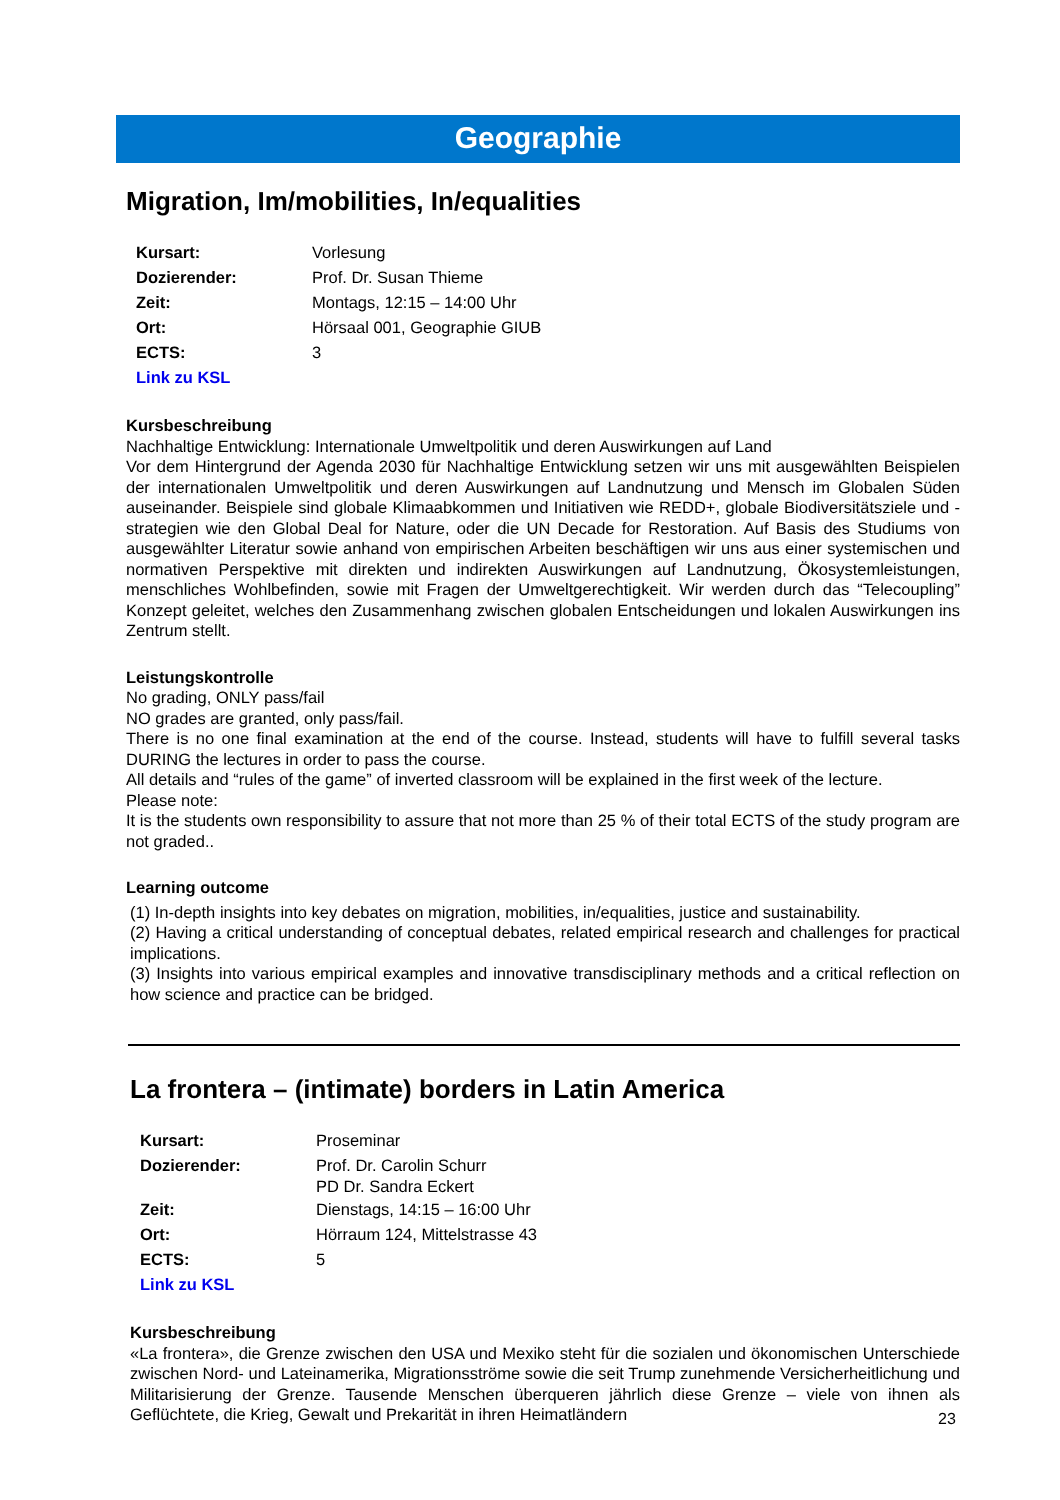Geographie
Migration, Im/mobilities, In/equalities
Kursart: Vorlesung
Dozierender: Prof. Dr. Susan Thieme
Zeit: Montags, 12:15 – 14:00 Uhr
Ort: Hörsaal 001, Geographie GIUB
ECTS: 3
Link zu KSL
Kursbeschreibung
Nachhaltige Entwicklung: Internationale Umweltpolitik und deren Auswirkungen auf Land
Vor dem Hintergrund der Agenda 2030 für Nachhaltige Entwicklung setzen wir uns mit ausgewählten Beispielen der internationalen Umweltpolitik und deren Auswirkungen auf Landnutzung und Mensch im Globalen Süden auseinander. Beispiele sind globale Klimaabkommen und Initiativen wie REDD+, globale Biodiversitätsziele und -strategien wie den Global Deal for Nature, oder die UN Decade for Restoration. Auf Basis des Studiums von ausgewählter Literatur sowie anhand von empirischen Arbeiten beschäftigen wir uns aus einer systemischen und normativen Perspektive mit direkten und indirekten Auswirkungen auf Landnutzung, Ökosystemleistungen, menschliches Wohlbefinden, sowie mit Fragen der Umweltgerechtigkeit. Wir werden durch das “Telecoupling” Konzept geleitet, welches den Zusammenhang zwischen globalen Entscheidungen und lokalen Auswirkungen ins Zentrum stellt.
Leistungskontrolle
No grading, ONLY pass/fail
NO grades are granted, only pass/fail.
There is no one final examination at the end of the course. Instead, students will have to fulfill several tasks DURING the lectures in order to pass the course.
All details and “rules of the game” of inverted classroom will be explained in the first week of the lecture.
Please note:
It is the students own responsibility to assure that not more than 25 % of their total ECTS of the study program are not graded..
Learning outcome
(1) In-depth insights into key debates on migration, mobilities, in/equalities, justice and sustainability.
(2) Having a critical understanding of conceptual debates, related empirical research and challenges for practical implications.
(3) Insights into various empirical examples and innovative transdisciplinary methods and a critical reflection on how science and practice can be bridged.
La frontera – (intimate) borders in Latin America
Kursart: Proseminar
Dozierender: Prof. Dr. Carolin Schurr
PD Dr. Sandra Eckert
Zeit: Dienstags, 14:15 – 16:00 Uhr
Ort: Hörraum 124, Mittelstrasse 43
ECTS: 5
Link zu KSL
Kursbeschreibung
«La frontera», die Grenze zwischen den USA und Mexiko steht für die sozialen und ökonomischen Unterschiede zwischen Nord- und Lateinamerika, Migrationsströme sowie die seit Trump zunehmende Versicherheitlichung und Militarisierung der Grenze. Tausende Menschen überqueren jährlich diese Grenze – viele von ihnen als Geflüchtete, die Krieg, Gewalt und Prekarität in ihren Heimatländern
23